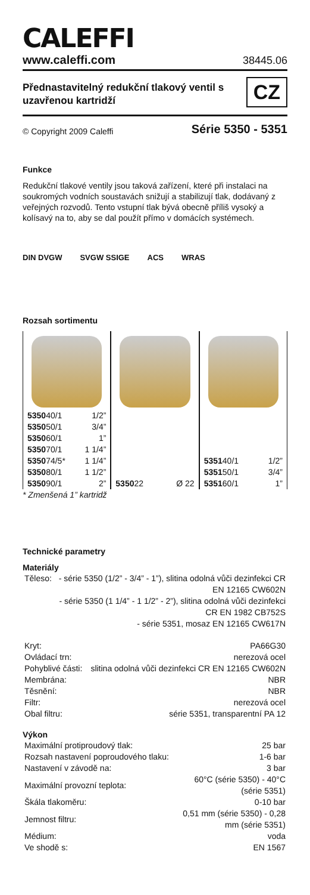CALEFFI
www.caleffi.com 38445.06
Přednastavitelný redukční tlakový ventil s uzavřenou kartridží
CZ
© Copyright 2009 Caleffi Série 5350 - 5351
Funkce
Redukční tlakové ventily jsou taková zařízení, které při instalaci na soukromých vodních soustavách snižují a stabilizují tlak, dodávaný z veřejných rozvodů. Tento vstupní tlak bývá obecně příliš vysoký a kolísavý na to, aby se dal použít přímo v domácích systémech.
DIN DVGW SVGW SSIGE ACS WRAS
Rozsah sortimentu
| 5350 40/1 | 1/2” |
| 5350 50/1 | 3/4” |
| 5350 60/1 | 1” |
| 5350 70/1 | 1 1/4” |
| 5350 74/5* | 1 1/4” |
| 5350 80/1 | 1 1/2” |
| 5350 90/1 | 2” |
| 5350 22 | Ø 22 |
| 5351 40/1 | 1/2” |
| 5351 50/1 | 3/4” |
| 5351 60/1 | 1” |
* Zmenšená 1” kartridž
Technické parametry
Materiály
| Těleso: | - série 5350 (1/2” - 3/4” - 1”), slitina odolná vůči dezinfekci CR EN 12165 CW602N - série 5350 (1 1/4” - 1 1/2” - 2”), slitina odolná vůči dezinfekci CR EN 1982 CB752S - série 5351, mosaz EN 12165 CW617N |
| Kryt: | PA66G30 |
| Ovládací trn: | nerezová ocel |
| Pohyblivé části: | slitina odolná vůči dezinfekci CR EN 12165 CW602N |
| Membrána: | NBR |
| Těsnění: | NBR |
| Filtr: | nerezová ocel |
| Obal filtru: | série 5351, transparentní PA 12 |
Výkon
| Maximální protiproudový tlak: | 25 bar |
| Rozsah nastavení poproudového tlaku: | 1-6 bar |
| Nastavení v závodě na: | 3 bar |
| Maximální provozní teplota: | 60°C (série 5350) - 40°C (série 5351) |
| Škála tlakoměru: | 0-10 bar |
| Jemnost filtru: | 0,51 mm (série 5350) - 0,28 mm (série 5351) |
| Médium: | voda |
| Ve shodě s: | EN 1567 |